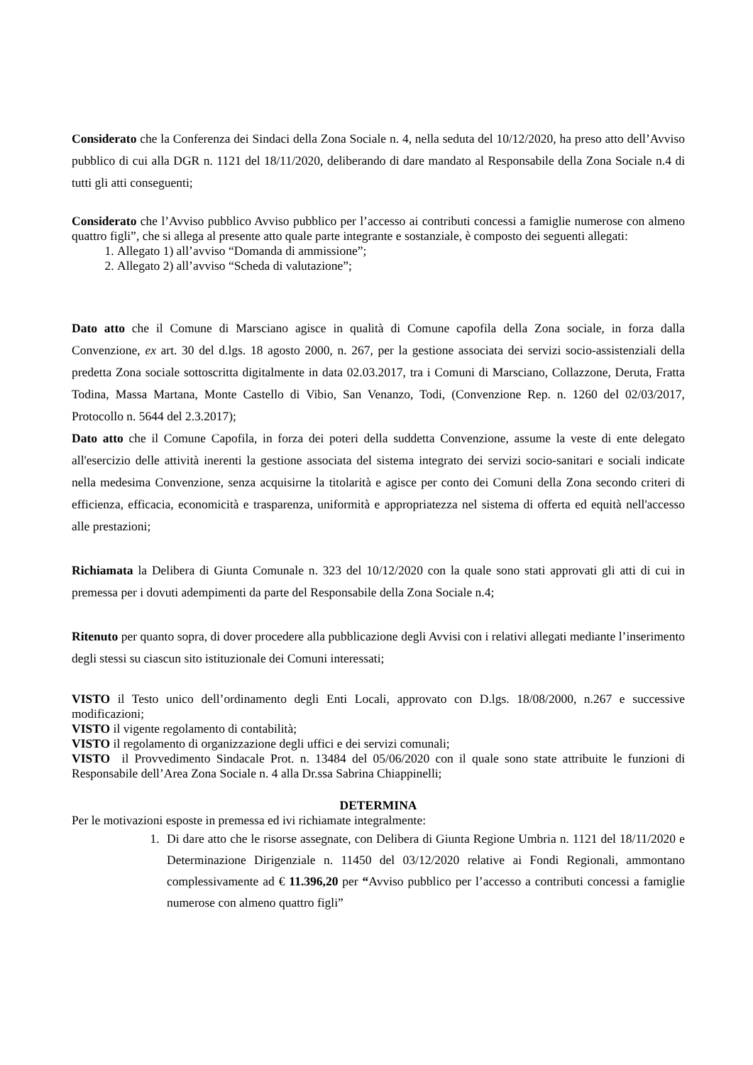Considerato che la Conferenza dei Sindaci della Zona Sociale n. 4, nella seduta del 10/12/2020, ha preso atto dell’Avviso pubblico di cui alla DGR n. 1121 del 18/11/2020, deliberando di dare mandato al Responsabile della Zona Sociale n.4 di tutti gli atti conseguenti;
Considerato che l’Avviso pubblico Avviso pubblico per l’accesso ai contributi concessi a famiglie numerose con almeno quattro figli”, che si allega al presente atto quale parte integrante e sostanziale, è composto dei seguenti allegati:
1. Allegato 1) all’avviso “Domanda di ammissione”;
2. Allegato 2) all’avviso “Scheda di valutazione”;
Dato atto che il Comune di Marsciano agisce in qualità di Comune capofila della Zona sociale, in forza dalla Convenzione, ex art. 30 del d.lgs. 18 agosto 2000, n. 267, per la gestione associata dei servizi socio-assistenziali della predetta Zona sociale sottoscritta digitalmente in data 02.03.2017, tra i Comuni di Marsciano, Collazzone, Deruta, Fratta Todina, Massa Martana, Monte Castello di Vibio, San Venanzo, Todi, (Convenzione Rep. n. 1260 del 02/03/2017, Protocollo n. 5644 del 2.3.2017);
Dato atto che il Comune Capofila, in forza dei poteri della suddetta Convenzione, assume la veste di ente delegato all'esercizio delle attività inerenti la gestione associata del sistema integrato dei servizi socio-sanitari e sociali indicate nella medesima Convenzione, senza acquisirne la titolarità e agisce per conto dei Comuni della Zona secondo criteri di efficienza, efficacia, economicità e trasparenza, uniformità e appropriatezza nel sistema di offerta ed equità nell'accesso alle prestazioni;
Richiamata la Delibera di Giunta Comunale n. 323 del 10/12/2020 con la quale sono stati approvati gli atti di cui in premessa per i dovuti adempimenti da parte del Responsabile della Zona Sociale n.4;
Ritenuto per quanto sopra, di dover procedere alla pubblicazione degli Avvisi con i relativi allegati mediante l’inserimento degli stessi su ciascun sito istituzionale dei Comuni interessati;
VISTO il Testo unico dell’ordinamento degli Enti Locali, approvato con D.lgs. 18/08/2000, n.267 e successive modificazioni;
VISTO il vigente regolamento di contabilità;
VISTO il regolamento di organizzazione degli uffici e dei servizi comunali;
VISTO il Provvedimento Sindacale Prot. n. 13484 del 05/06/2020 con il quale sono state attribuite le funzioni di Responsabile dell’Area Zona Sociale n. 4 alla Dr.ssa Sabrina Chiappinelli;
DETERMINA
Per le motivazioni esposte in premessa ed ivi richiamate integralmente:
1. Di dare atto che le risorse assegnate, con Delibera di Giunta Regione Umbria n. 1121 del 18/11/2020 e Determinazione Dirigenziale n. 11450 del 03/12/2020 relative ai Fondi Regionali, ammontano complessivamente ad € 11.396,20 per “Avviso pubblico per l’accesso a contributi concessi a famiglie numerose con almeno quattro figli”